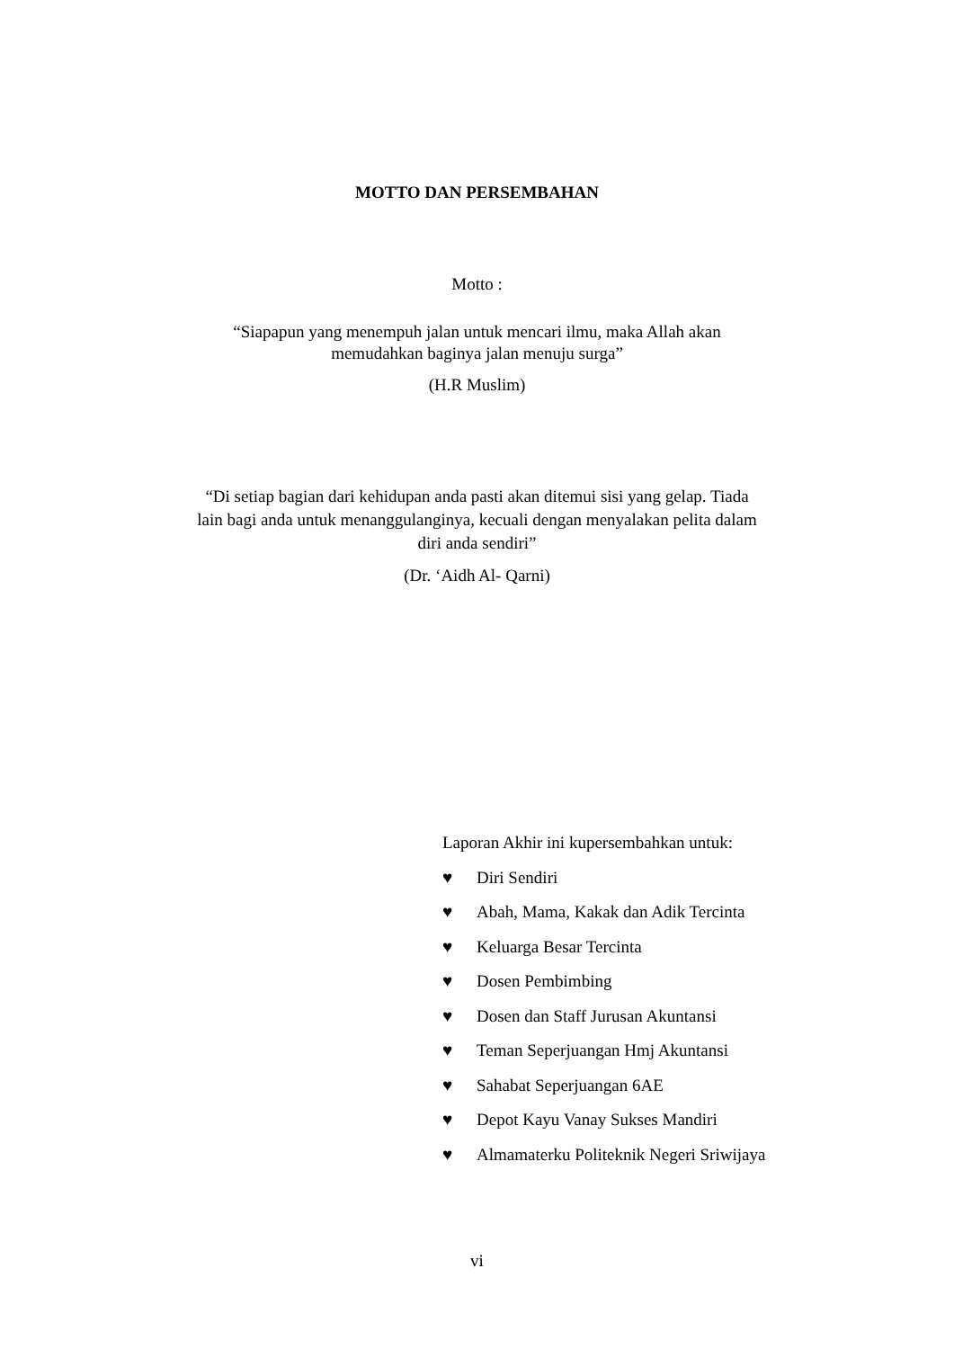MOTTO DAN PERSEMBAHAN
Motto :
“Siapapun yang menempuh jalan untuk mencari ilmu, maka Allah akan
memudahkan baginya jalan menuju surga”
(H.R Muslim)
“Di setiap bagian dari kehidupan anda pasti akan ditemui sisi yang gelap. Tiada
lain bagi anda untuk menanggulanginya, kecuali dengan menyalakan pelita dalam
diri anda sendiri”
(Dr. ‘Aidh Al- Qarni)
Laporan Akhir ini kupersembahkan untuk:
♥ Diri Sendiri
♥ Abah, Mama, Kakak dan Adik Tercinta
♥ Keluarga Besar Tercinta
♥ Dosen Pembimbing
♥ Dosen dan Staff Jurusan Akuntansi
♥ Teman Seperjuangan Hmj Akuntansi
♥ Sahabat Seperjuangan 6AE
♥ Depot Kayu Vanay Sukses Mandiri
♥ Almamaterku Politeknik Negeri Sriwijaya
vi